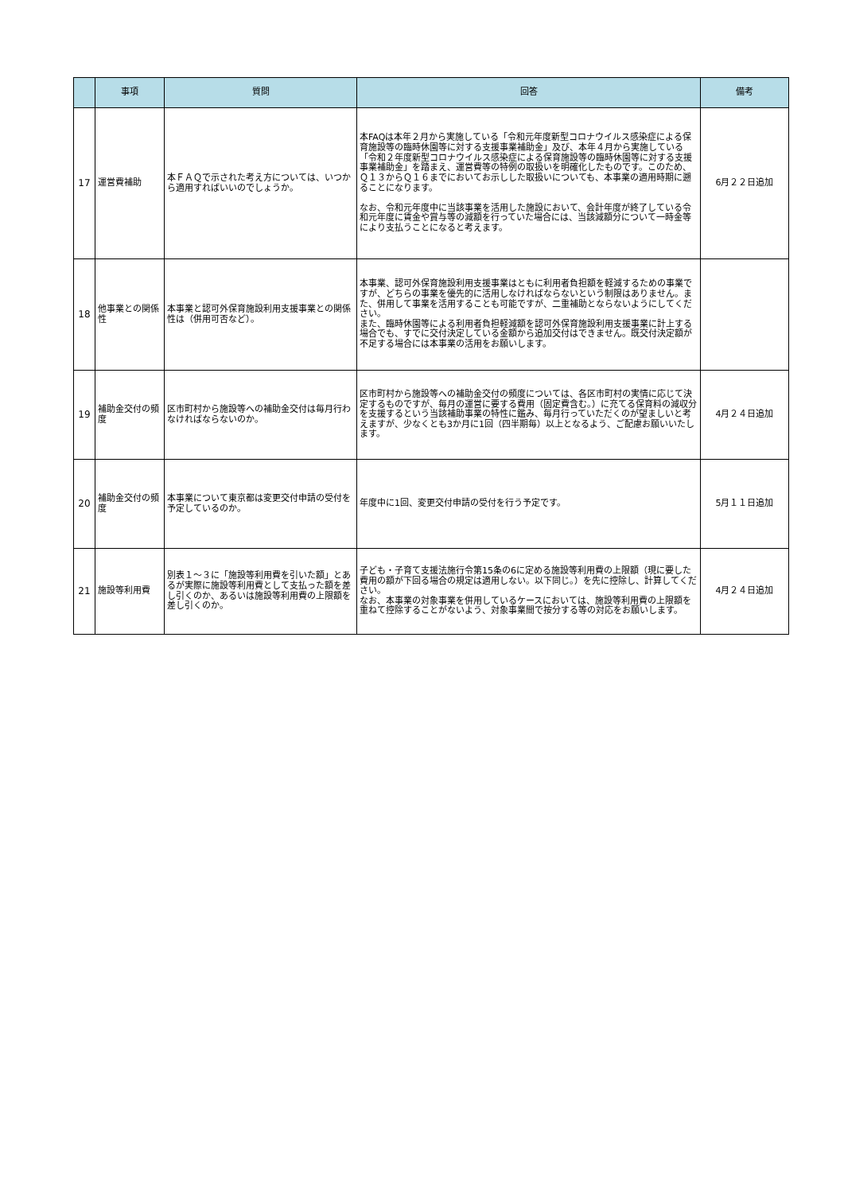| | 事項 | 質問 | 回答 | 備考 |
| --- | --- | --- | --- | --- |
| 17 | 運営費補助 | 本ＦＡＱで示された考え方については、いつから適用すればいいのでしょうか。 | 本FAQは本年２月から実施している「令和元年度新型コロナウイルス感染症による保育施設等の臨時休園等に対する支援事業補助金」及び、本年４月から実施している「令和２年度新型コロナウイルス感染症による保育施設等の臨時休園等に対する支援事業補助金」を踏まえ、運営費等の特例の取扱いを明確化したものです。このため、Ｑ１３からＱ１６までにおいてお示しした取扱いについても、本事業の適用時期に遡ることになります。 なお、令和元年度中に当該事業を活用した施設において、会計年度が終了している令和元年度に賃金や賞与等の減額を行っていた場合には、当該減額分について一時金等により支払うことになると考えます。 | 6月２２日追加 |
| 18 | 他事業との関係性 | 本事業と認可外保育施設利用支援事業との関係性は（併用可否など）。 | 本事業、認可外保育施設利用支援事業はともに利用者負担額を軽減するための事業ですが、どちらの事業を優先的に活用しなければならないという制限はありません。また、併用して事業を活用することも可能ですが、二重補助とならないようにしてください。 また、臨時休園等による利用者負担軽減額を認可外保育施設利用支援事業に計上する場合でも、すでに交付決定している金額から追加交付はできません。既交付決定額が不足する場合には本事業の活用をお願いします。 | |
| 19 | 補助金交付の頻度 | 区市町村から施設等への補助金交付は毎月行わなければならないのか。 | 区市町村から施設等への補助金交付の頻度については、各区市町村の実情に応じて決定するものですが、毎月の運営に要する費用（固定費含む。）に充てる保育料の減収分を支援するという当該補助事業の特性に鑑み、毎月行っていただくのが望ましいと考えますが、少なくとも3か月に1回（四半期毎）以上となるよう、ご配慮お願いいたします。 | 4月２４日追加 |
| 20 | 補助金交付の頻度 | 本事業について東京都は変更交付申請の受付を予定しているのか。 | 年度中に1回、変更交付申請の受付を行う予定です。 | 5月１１日追加 |
| 21 | 施設等利用費 | 別表１～３に「施設等利用費を引いた額」とあるが実際に施設等利用費として支払った額を差し引くのか、あるいは施設等利用費の上限額を差し引くのか。 | 子ども・子育て支援法施行令第15条の6に定める施設等利用費の上限額（現に要した費用の額が下回る場合の規定は適用しない。以下同じ。）を先に控除し、計算してください。 なお、本事業の対象事業を併用しているケースにおいては、施設等利用費の上限額を重ねて控除することがないよう、対象事業間で按分する等の対応をお願いします。 | 4月２４日追加 |